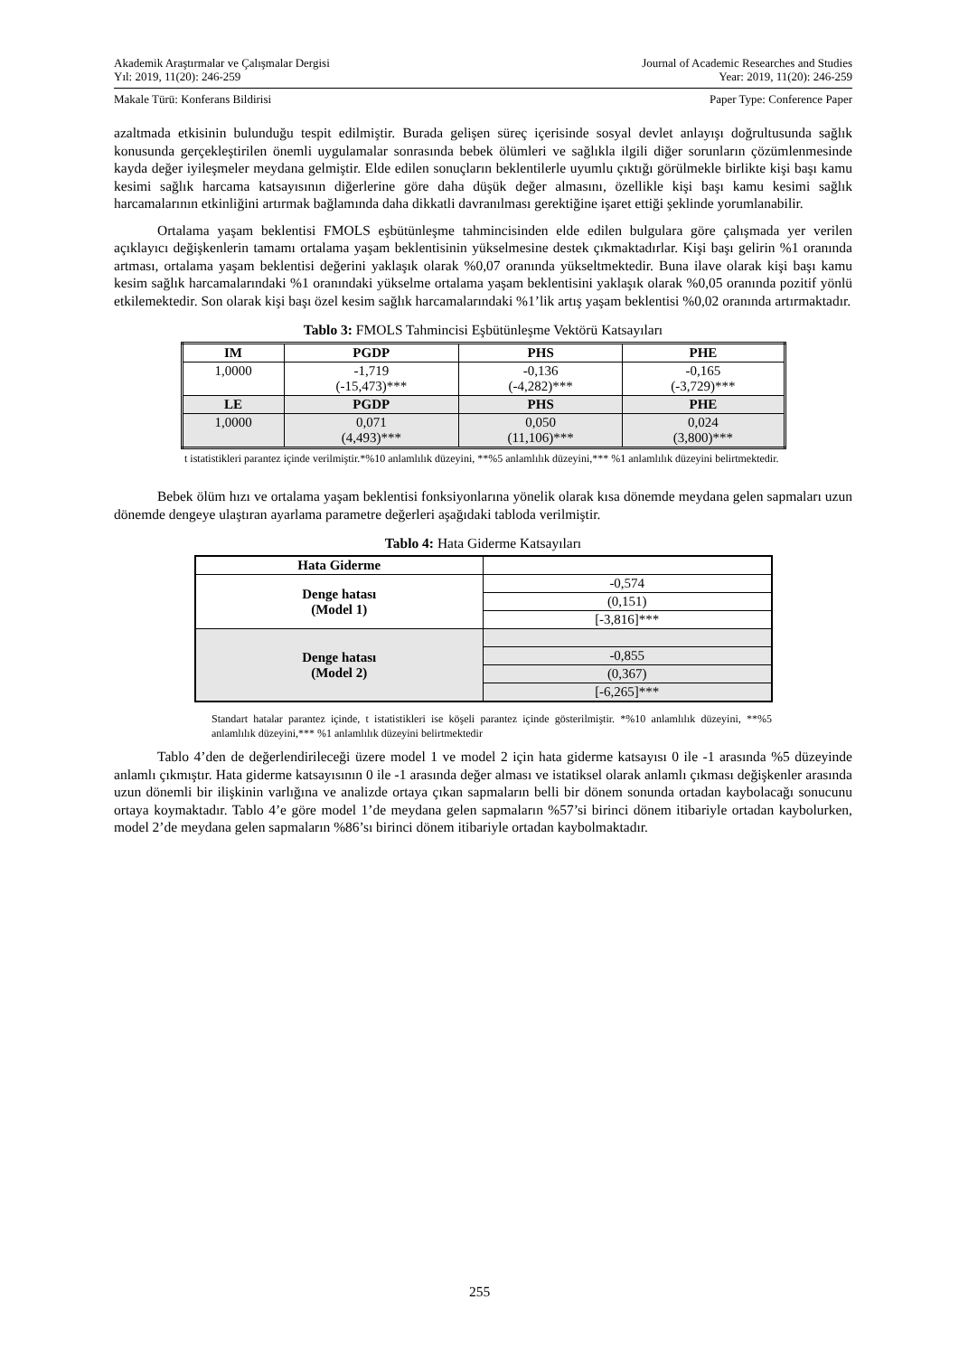Akademik Araştırmalar ve Çalışmalar Dergisi
Yıl: 2019, 11(20): 246-259
Journal of Academic Researches and Studies
Year: 2019, 11(20): 246-259
Makale Türü: Konferans Bildirisi
Paper Type: Conference Paper
azaltmada etkisinin bulunduğu tespit edilmiştir. Burada gelişen süreç içerisinde sosyal devlet anlayışı doğrultusunda sağlık konusunda gerçekleştirilen önemli uygulamalar sonrasında bebek ölümleri ve sağlıkla ilgili diğer sorunların çözümlenmesinde kayda değer iyileşmeler meydana gelmiştir. Elde edilen sonuçların beklentilerle uyumlu çıktığı görülmekle birlikte kişi başı kamu kesimi sağlık harcama katsayısının diğerlerine göre daha düşük değer almasını, özellikle kişi başı kamu kesimi sağlık harcamalarının etkinliğini artırmak bağlamında daha dikkatli davranılması gerektiğine işaret ettiği şeklinde yorumlanabilir.
Ortalama yaşam beklentisi FMOLS eşbütünleşme tahmincisinden elde edilen bulgulara göre çalışmada yer verilen açıklayıcı değişkenlerin tamamı ortalama yaşam beklentisinin yükselmesine destek çıkmaktadırlar. Kişi başı gelirin %1 oranında artması, ortalama yaşam beklentisi değerini yaklaşık olarak %0,07 oranında yükseltmektedir. Buna ilave olarak kişi başı kamu kesim sağlık harcamalarındaki %1 oranındaki yükselme ortalama yaşam beklentisini yaklaşık olarak %0,05 oranında pozitif yönlü etkilemektedir. Son olarak kişi başı özel kesim sağlık harcamalarındaki %1’lik artış yaşam beklentisi %0,02 oranında artırmaktadır.
Tablo 3: FMOLS Tahmincisi Eşbütünleşme Vektörü Katsayıları
| IM | PGDP | PHS | PHE |
| --- | --- | --- | --- |
| 1,0000 | -1,719 (-15,473)*** | -0,136 (-4,282)*** | -0,165 (-3,729)*** |
| LE | PGDP | PHS | PHE |
| 1,0000 | 0,071 (4,493)*** | 0,050 (11,106)*** | 0,024 (3,800)*** |
t istatistikleri parantez içinde verilmiştir.*%10 anlamlılık düzeyini, **%5 anlamlılık düzeyini,*** %1 anlamlılık düzeyini belirtmektedir.
Bebek ölüm hızı ve ortalama yaşam beklentisi fonksiyonlarına yönelik olarak kısa dönemde meydana gelen sapmaları uzun dönemde dengeye ulaştıran ayarlama parametre değerleri aşağıdaki tabloda verilmiştir.
Tablo 4: Hata Giderme Katsayıları
| Hata Giderme | |
| --- | --- |
| Denge hatası (Model 1) | -0,574 |
| | (0,151) |
| | [-3,816]*** |
| Denge hatası (Model 2) | |
| | -0,855 |
| | (0,367) |
| | [-6,265]*** |
Standart hatalar parantez içinde, t istatistikleri ise köşeli parantez içinde gösterilmiştir. *%10 anlamlılık düzeyini, **%5 anlamlılık düzeyini,*** %1 anlamlılık düzeyini belirtmektedir
Tablo 4’den de değerlendirileceği üzere model 1 ve model 2 için hata giderme katsayısı 0 ile -1 arasında %5 düzeyinde anlamlı çıkmıştır. Hata giderme katsayısının 0 ile -1 arasında değer alması ve istatiksel olarak anlamlı çıkması değişkenler arasında uzun dönemli bir ilişkinin varlığına ve analizde ortaya çıkan sapmaların belli bir dönem sonunda ortadan kaybolacağı sonucunu ortaya koymaktadır. Tablo 4’e göre model 1’de meydana gelen sapmaların %57’si birinci dönem itibariyle ortadan kaybolurken, model 2’de meydana gelen sapmaların %86’sı birinci dönem itibariyle ortadan kaybolmaktadır.
255